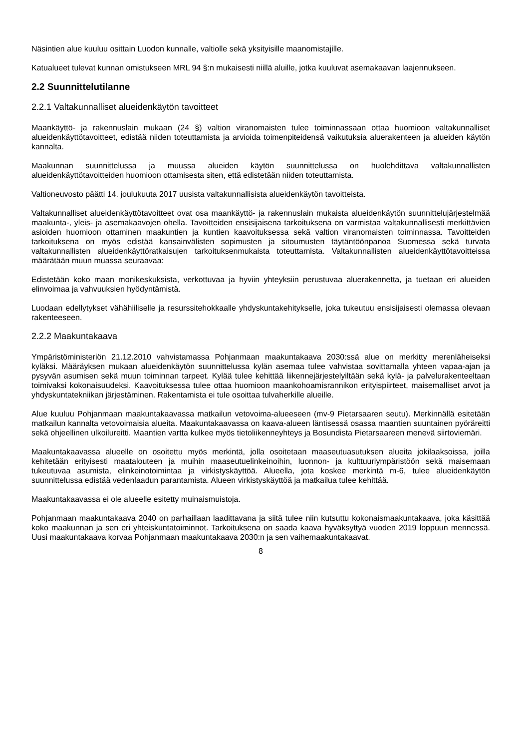Näsintien alue kuuluu osittain Luodon kunnalle, valtiolle sekä yksityisille maanomistajille.
Katualueet tulevat kunnan omistukseen MRL 94 §:n mukaisesti niillä aluille, jotka kuuluvat asemakaavan laajennukseen.
2.2 Suunnittelutilanne
2.2.1 Valtakunnalliset alueidenkäytön tavoitteet
Maankäyttö- ja rakennuslain mukaan (24 §) valtion viranomaisten tulee toiminnassaan ottaa huomioon valtakunnalliset alueidenkäyttötavoitteet, edistää niiden toteuttamista ja arvioida toimenpiteidensä vaikutuksia aluerakenteen ja alueiden käytön kannalta.
Maakunnan suunnittelussa ja muussa alueiden käytön suunnittelussa on huolehdittava valtakunnallisten alueidenkäyttötavoitteiden huomioon ottamisesta siten, että edistetään niiden toteuttamista.
Valtioneuvosto päätti 14. joulukuuta 2017 uusista valtakunnallisista alueidenkäytön tavoitteista.
Valtakunnalliset alueidenkäyttötavoitteet ovat osa maankäyttö- ja rakennuslain mukaista alueidenkäytön suunnittelujärjestelmää maakunta-, yleis- ja asemakaavojen ohella. Tavoitteiden ensisijaisena tarkoituksena on varmistaa valtakunnallisesti merkittävien asioiden huomioon ottaminen maakuntien ja kuntien kaavoituksessa sekä valtion viranomaisten toiminnassa. Tavoitteiden tarkoituksena on myös edistää kansainvälisten sopimusten ja sitoumusten täytäntöönpanoa Suomessa sekä turvata valtakunnallisten alueidenkäyttöratkaisujen tarkoituksenmukaista toteuttamista. Valtakunnallisten alueidenkäyttötavoitteissa määrätään muun muassa seuraavaa:
Edistetään koko maan monikeskuksista, verkottuvaa ja hyviin yhteyksiin perustuvaa aluerakennetta, ja tuetaan eri alueiden elinvoimaa ja vahvuuksien hyödyntämistä.
Luodaan edellytykset vähähiiliselle ja resurssitehokkaalle yhdyskuntakehitykselle, joka tukeutuu ensisijaisesti olemassa olevaan rakenteeseen.
2.2.2 Maakuntakaava
Ympäristöministeriön 21.12.2010 vahvistamassa Pohjanmaan maakuntakaava 2030:ssä alue on merkitty merenläheiseksi kyläksi. Määräyksen mukaan alueidenkäytön suunnittelussa kylän asemaa tulee vahvistaa sovittamalla yhteen vapaa-ajan ja pysyvän asumisen sekä muun toiminnan tarpeet. Kylää tulee kehittää liikennejärjestelyiltään sekä kylä- ja palvelurakenteeltaan toimivaksi kokonaisuudeksi. Kaavoituksessa tulee ottaa huomioon maankohoamisrannikon erityispiirteet, maisemalliset arvot ja yhdyskuntatekniikan järjestäminen. Rakentamista ei tule osoittaa tulvaherkille alueille.
Alue kuuluu Pohjanmaan maakuntakaavassa matkailun vetovoima-alueeseen (mv-9 Pietarsaaren seutu). Merkinnällä esitetään matkailun kannalta vetovoimaisia alueita. Maakuntakaavassa on kaava-alueen läntisessä osassa maantien suuntainen pyöräreitti sekä ohjeellinen ulkoilureitti. Maantien vartta kulkee myös tietoliikenneyhteys ja Bosundista Pietarsaareen menevä siirtoviemäri.
Maakuntakaavassa alueelle on osoitettu myös merkintä, jolla osoitetaan maaseutuasutuksen alueita jokilaaksoissa, joilla kehitetään erityisesti maatalouteen ja muihin maaseutuelinkeinoihin, luonnon- ja kulttuuriympäristöön sekä maisemaan tukeutuvaa asumista, elinkeinotoimintaa ja virkistyskäyttöä. Alueella, jota koskee merkintä m-6, tulee alueidenkäytön suunnittelussa edistää vedenlaadun parantamista. Alueen virkistyskäyttöä ja matkailua tulee kehittää.
Maakuntakaavassa ei ole alueelle esitetty muinaismuistoja.
Pohjanmaan maakuntakaava 2040 on parhaillaan laadittavana ja siitä tulee niin kutsuttu kokonaismaakuntakaava, joka käsittää koko maakunnan ja sen eri yhteiskuntatoiminnot. Tarkoituksena on saada kaava hyväksyttyä vuoden 2019 loppuun mennessä. Uusi maakuntakaava korvaa Pohjanmaan maakuntakaava 2030:n ja sen vaihemaakuntakaavat.
8